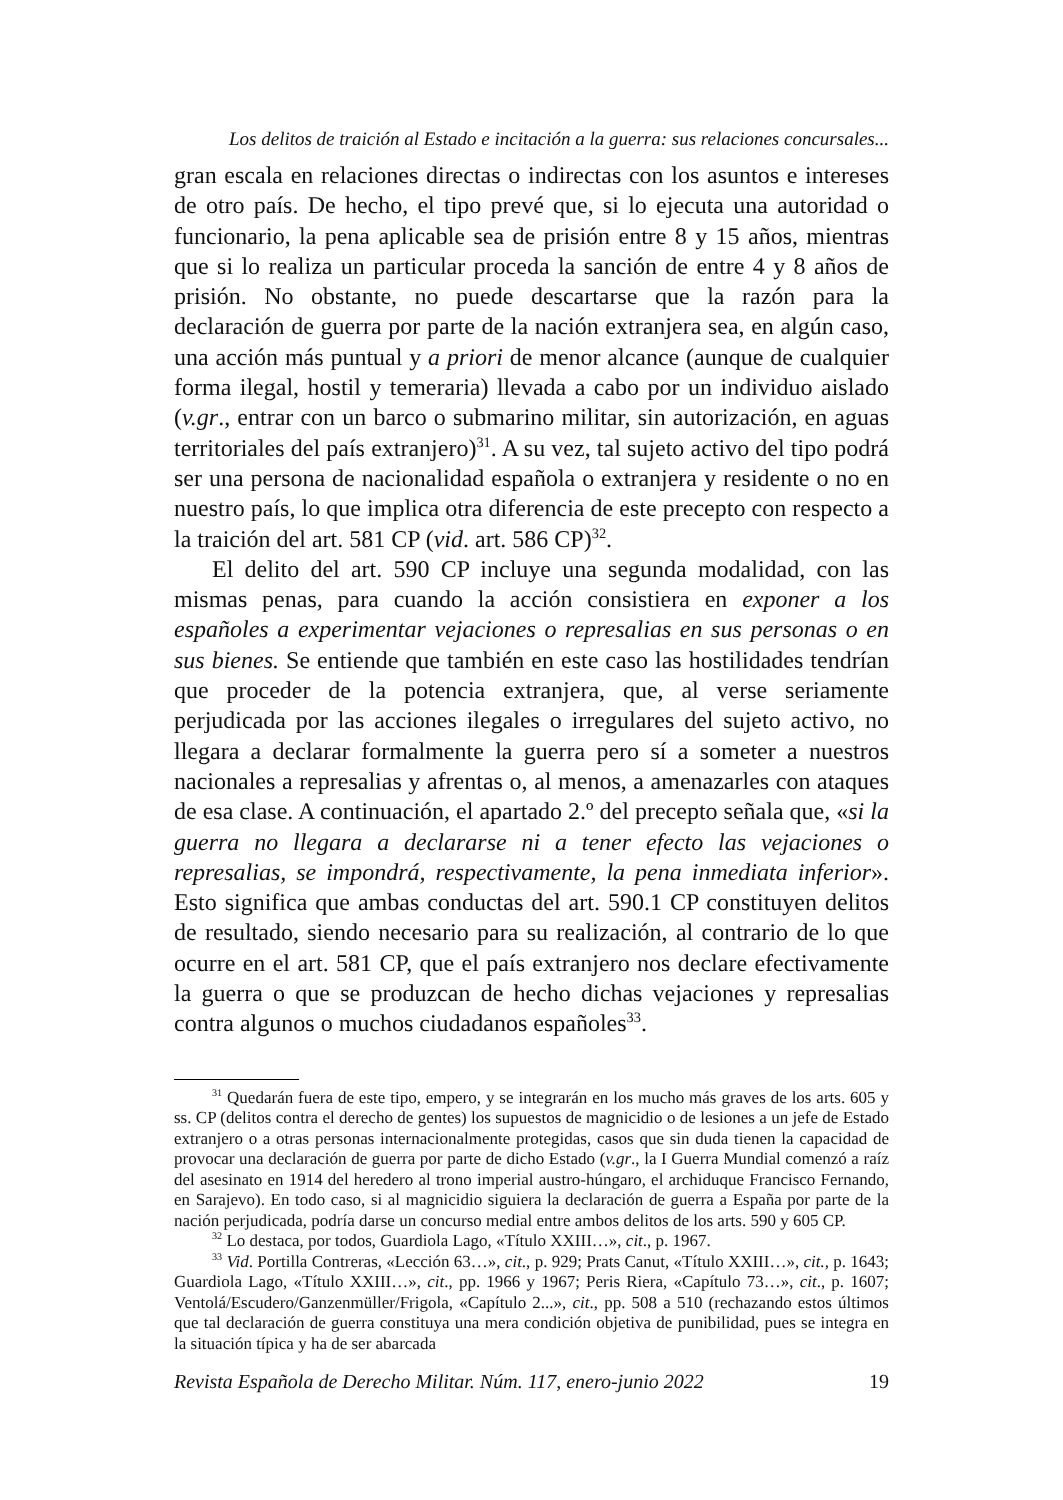Los delitos de traición al Estado e incitación a la guerra: sus relaciones concursales...
gran escala en relaciones directas o indirectas con los asuntos e intereses de otro país. De hecho, el tipo prevé que, si lo ejecuta una autoridad o funcionario, la pena aplicable sea de prisión entre 8 y 15 años, mientras que si lo realiza un particular proceda la sanción de entre 4 y 8 años de prisión. No obstante, no puede descartarse que la razón para la declaración de guerra por parte de la nación extranjera sea, en algún caso, una acción más puntual y a priori de menor alcance (aunque de cualquier forma ilegal, hostil y temeraria) llevada a cabo por un individuo aislado (v.gr., entrar con un barco o submarino militar, sin autorización, en aguas territoriales del país extranjero)<sup>31</sup>. A su vez, tal sujeto activo del tipo podrá ser una persona de nacionalidad española o extranjera y residente o no en nuestro país, lo que implica otra diferencia de este precepto con respecto a la traición del art. 581 CP (vid. art. 586 CP)<sup>32</sup>.
El delito del art. 590 CP incluye una segunda modalidad, con las mismas penas, para cuando la acción consistiera en exponer a los españoles a experimentar vejaciones o represalias en sus personas o en sus bienes. Se entiende que también en este caso las hostilidades tendrían que proceder de la potencia extranjera, que, al verse seriamente perjudicada por las acciones ilegales o irregulares del sujeto activo, no llegara a declarar formalmente la guerra pero sí a someter a nuestros nacionales a represalias y afrentas o, al menos, a amenazarles con ataques de esa clase. A continuación, el apartado 2.º del precepto señala que, «si la guerra no llegara a declararse ni a tener efecto las vejaciones o represalias, se impondrá, respectivamente, la pena inmediata inferior». Esto significa que ambas conductas del art. 590.1 CP constituyen delitos de resultado, siendo necesario para su realización, al contrario de lo que ocurre en el art. 581 CP, que el país extranjero nos declare efectivamente la guerra o que se produzcan de hecho dichas vejaciones y represalias contra algunos o muchos ciudadanos españoles<sup>33</sup>.
<sup>31</sup> Quedarán fuera de este tipo, empero, y se integrarán en los mucho más graves de los arts. 605 y ss. CP (delitos contra el derecho de gentes) los supuestos de magnicidio o de lesiones a un jefe de Estado extranjero o a otras personas internacionalmente protegidas, casos que sin duda tienen la capacidad de provocar una declaración de guerra por parte de dicho Estado (v.gr., la I Guerra Mundial comenzó a raíz del asesinato en 1914 del heredero al trono imperial austro-húngaro, el archiduque Francisco Fernando, en Sarajevo). En todo caso, si al magnicidio siguiera la declaración de guerra a España por parte de la nación perjudicada, podría darse un concurso medial entre ambos delitos de los arts. 590 y 605 CP.
<sup>32</sup> Lo destaca, por todos, Guardiola Lago, «Título XXIII…», cit., p. 1967.
<sup>33</sup> Vid. Portilla Contreras, «Lección 63…», cit., p. 929; Prats Canut, «Título XXIII…», cit., p. 1643; Guardiola Lago, «Título XXIII…», cit., pp. 1966 y 1967; Peris Riera, «Capítulo 73…», cit., p. 1607; Ventolá/Escudero/Ganzenmüller/Frigola, «Capítulo 2...», cit., pp. 508 a 510 (rechazando estos últimos que tal declaración de guerra constituya una mera condición objetiva de punibilidad, pues se integra en la situación típica y ha de ser abarcada
Revista Española de Derecho Militar. Núm. 117, enero-junio 2022 19